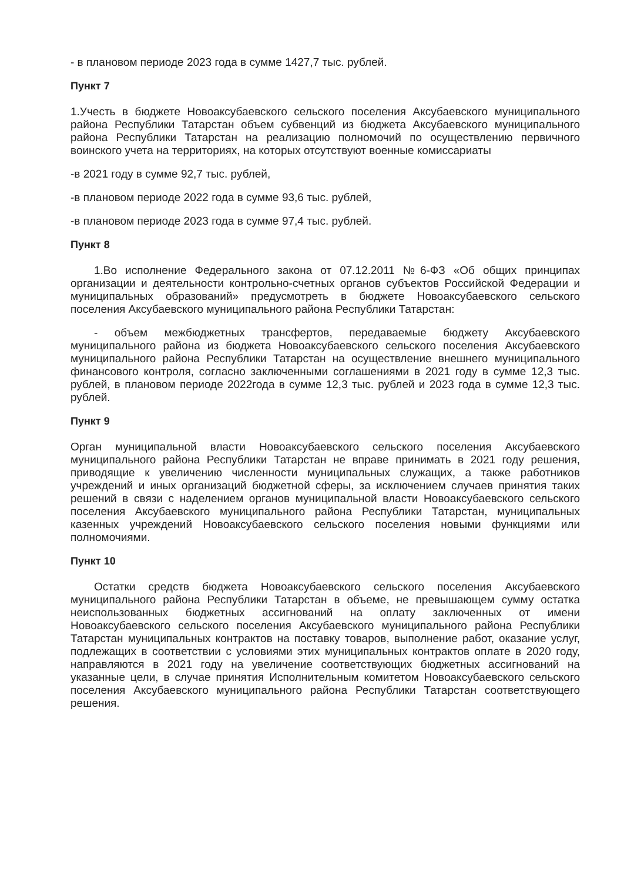- в плановом периоде 2023 года в сумме 1427,7 тыс. рублей.
Пункт 7
1.Учесть в бюджете Новоаксубаевского сельского поселения Аксубаевского муниципального района Республики Татарстан объем субвенций из бюджета Аксубаевского муниципального района Республики Татарстан на реализацию полномочий по осуществлению первичного воинского учета на территориях, на которых отсутствуют военные комиссариаты
-в 2021 году в сумме 92,7 тыс. рублей,
-в плановом периоде 2022 года в сумме 93,6 тыс. рублей,
-в плановом периоде 2023 года в сумме 97,4 тыс. рублей.
Пункт 8
1.Во исполнение Федерального закона от 07.12.2011 №6-ФЗ «Об общих принципах организации и деятельности контрольно-счетных органов субъектов Российской Федерации и муниципальных образований» предусмотреть в бюджете Новоаксубаевского сельского поселения Аксубаевского муниципального района Республики Татарстан:
- объем межбюджетных трансфертов, передаваемые бюджету Аксубаевского муниципального района из бюджета Новоаксубаевского сельского поселения Аксубаевского муниципального района Республики Татарстан на осуществление внешнего муниципального финансового контроля, согласно заключенными соглашениями в 2021 году в сумме 12,3 тыс. рублей, в плановом периоде 2022года в сумме 12,3 тыс. рублей и 2023 года в сумме 12,3 тыс. рублей.
Пункт 9
Орган муниципальной власти Новоаксубаевского сельского поселения Аксубаевского муниципального района Республики Татарстан не вправе принимать в 2021 году решения, приводящие к увеличению численности муниципальных служащих, а также работников учреждений и иных организаций бюджетной сферы, за исключением случаев принятия таких решений в связи с наделением органов муниципальной власти Новоаксубаевского сельского поселения Аксубаевского муниципального района Республики Татарстан, муниципальных казенных учреждений Новоаксубаевского сельского поселения новыми функциями или полномочиями.
Пункт 10
Остатки средств бюджета Новоаксубаевского сельского поселения Аксубаевского муниципального района Республики Татарстан в объеме, не превышающем сумму остатка неиспользованных бюджетных ассигнований на оплату заключенных от имени Новоаксубаевского сельского поселения Аксубаевского муниципального района Республики Татарстан муниципальных контрактов на поставку товаров, выполнение работ, оказание услуг, подлежащих в соответствии с условиями этих муниципальных контрактов оплате в 2020 году, направляются в 2021 году на увеличение соответствующих бюджетных ассигнований на указанные цели, в случае принятия Исполнительным комитетом Новоаксубаевского сельского поселения Аксубаевского муниципального района Республики Татарстан соответствующего решения.